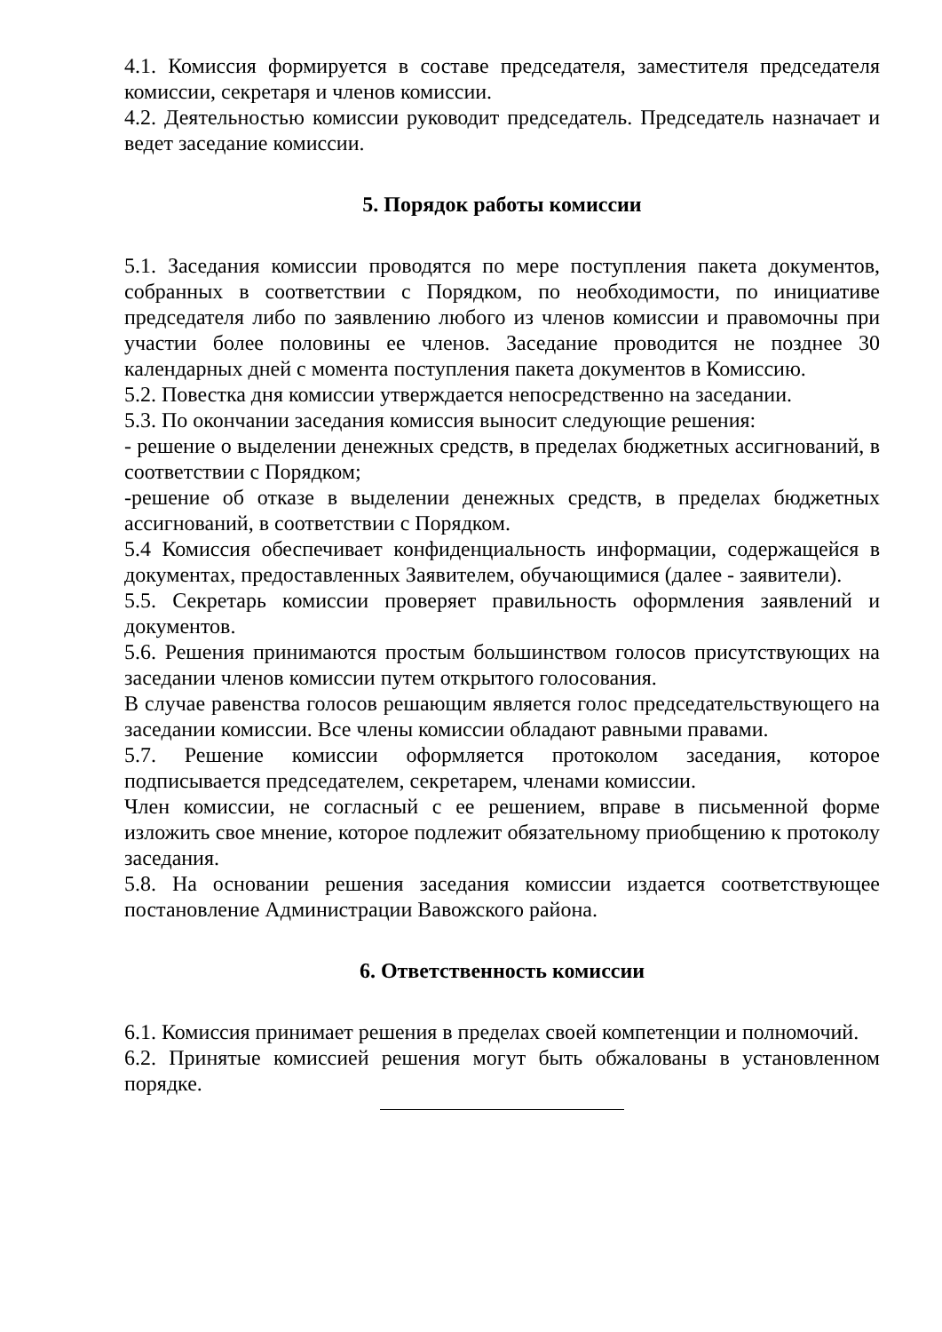4.1. Комиссия формируется в составе председателя, заместителя председателя комиссии, секретаря и членов комиссии.
4.2. Деятельностью комиссии руководит председатель. Председатель назначает и ведет заседание комиссии.
5. Порядок работы комиссии
5.1. Заседания комиссии проводятся по мере поступления пакета документов, собранных в соответствии с Порядком, по необходимости, по инициативе председателя либо по заявлению любого из членов комиссии и правомочны при участии более половины ее членов. Заседание проводится не позднее 30 календарных дней с момента поступления пакета документов в Комиссию.
5.2. Повестка дня комиссии утверждается непосредственно на заседании.
5.3. По окончании заседания комиссия выносит следующие решения:
- решение о выделении денежных средств, в пределах бюджетных ассигнований, в соответствии с Порядком;
-решение об отказе в выделении денежных средств, в пределах бюджетных ассигнований, в соответствии с Порядком.
5.4 Комиссия обеспечивает конфиденциальность информации, содержащейся в документах, предоставленных Заявителем, обучающимися (далее - заявители).
5.5. Секретарь комиссии проверяет правильность оформления заявлений и документов.
5.6. Решения принимаются простым большинством голосов присутствующих на заседании членов комиссии путем открытого голосования.
В случае равенства голосов решающим является голос председательствующего на заседании комиссии. Все члены комиссии обладают равными правами.
5.7. Решение комиссии оформляется протоколом заседания, которое подписывается председателем, секретарем, членами комиссии.
Член комиссии, не согласный с ее решением, вправе в письменной форме изложить свое мнение, которое подлежит обязательному приобщению к протоколу заседания.
5.8. На основании решения заседания комиссии издается соответствующее постановление Администрации Вавожского района.
6. Ответственность комиссии
6.1. Комиссия принимает решения в пределах своей компетенции и полномочий.
6.2. Принятые комиссией решения могут быть обжалованы в установленном порядке.